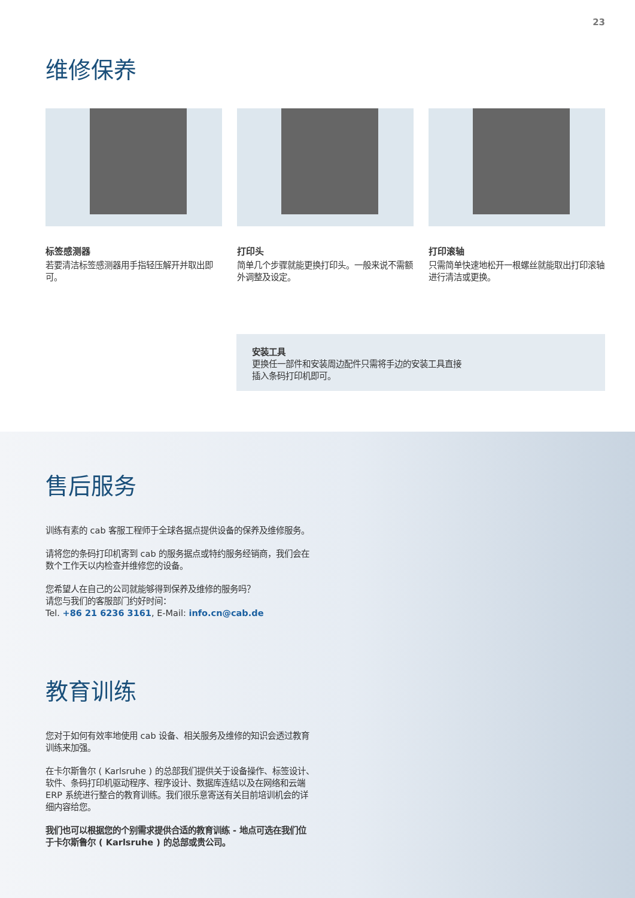23
维修保养
标签感测器
若要清洁标签感测器用手指轻压解开并取出即可。
打印头
简单几个步骤就能更换打印头。一般来说不需额外调整及设定。
打印滚轴
只需简单快速地松开一根螺丝就能取出打印滚轴进行清洁或更换。
安装工具
更换任一部件和安装周边配件只需将手边的安装工具直接
插入条码打印机即可。
售后服务
训练有素的 cab 客服工程师于全球各据点提供设备的保养及维修服务。
请将您的条码打印机寄到 cab 的服务据点或特约服务经销商，我们会在数个工作天以内检查并维修您的设备。
您希望人在自己的公司就能够得到保养及维修的服务吗？
请您与我们的客服部门约好时间：
Tel. +86 21 6236 3161, E-Mail: info.cn@cab.de
教育训练
您对于如何有效率地使用 cab 设备、相关服务及维修的知识会透过教育训练来加强。
在卡尔斯鲁尔 ( Karlsruhe ) 的总部我们提供关于设备操作、标签设计、软件、条码打印机驱动程序、程序设计、数据库连结以及在网络和云端 ERP 系统进行整合的教育训练。我们很乐意寄送有关目前培训机会的详细内容给您。
我们也可以根据您的个别需求提供合适的教育训练 - 地点可选在我们位于卡尔斯鲁尔 ( Karlsruhe ) 的总部或贵公司。